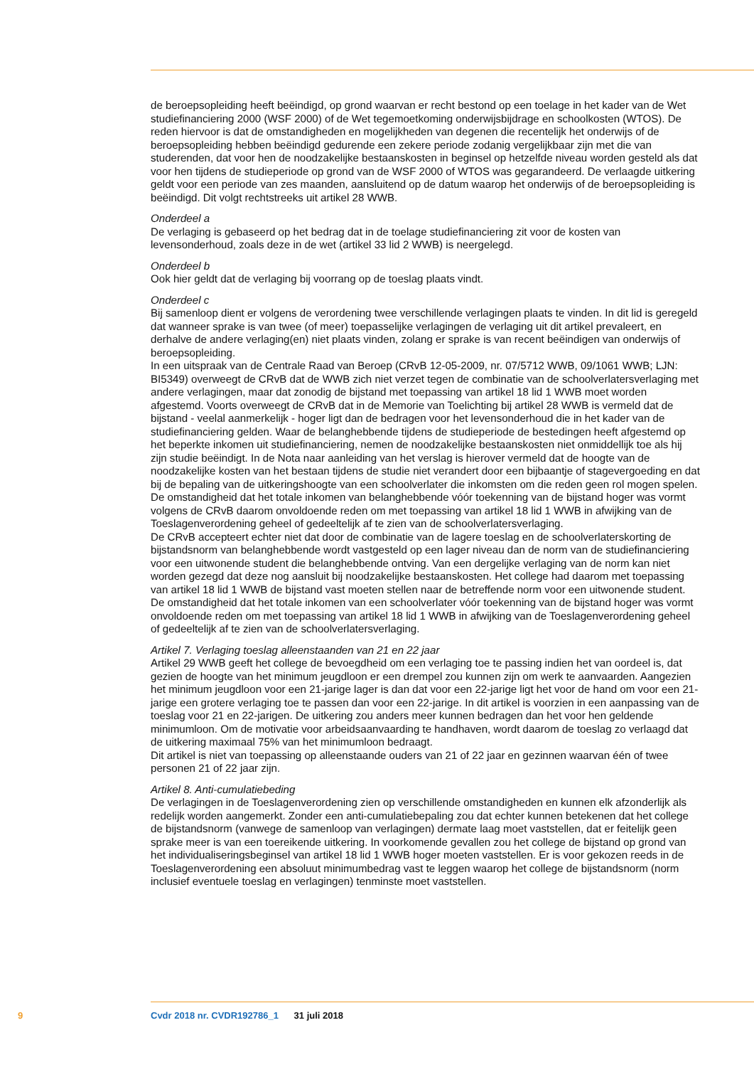de beroepsopleiding heeft beëindigd, op grond waarvan er recht bestond op een toelage in het kader van de Wet studiefinanciering 2000 (WSF 2000) of de Wet tegemoetkoming onderwijsbijdrage en schoolkosten (WTOS). De reden hiervoor is dat de omstandigheden en mogelijkheden van degenen die recentelijk het onderwijs of de beroepsopleiding hebben beëindigd gedurende een zekere periode zodanig vergelijkbaar zijn met die van studerenden, dat voor hen de noodzakelijke bestaanskosten in beginsel op hetzelfde niveau worden gesteld als dat voor hen tijdens de studieperiode op grond van de WSF 2000 of WTOS was gegarandeerd. De verlaagde uitkering geldt voor een periode van zes maanden, aansluitend op de datum waarop het onderwijs of de beroepsopleiding is beëindigd. Dit volgt rechtstreeks uit artikel 28 WWB.
Onderdeel a
De verlaging is gebaseerd op het bedrag dat in de toelage studiefinanciering zit voor de kosten van levensonderhoud, zoals deze in de wet (artikel 33 lid 2 WWB) is neergelegd.
Onderdeel b
Ook hier geldt dat de verlaging bij voorrang op de toeslag plaats vindt.
Onderdeel c
Bij samenloop dient er volgens de verordening twee verschillende verlagingen plaats te vinden. In dit lid is geregeld dat wanneer sprake is van twee (of meer) toepasselijke verlagingen de verlaging uit dit artikel prevaleert, en derhalve de andere verlaging(en) niet plaats vinden, zolang er sprake is van recent beëindigen van onderwijs of beroepsopleiding.
In een uitspraak van de Centrale Raad van Beroep (CRvB 12-05-2009, nr. 07/5712 WWB, 09/1061 WWB; LJN: BI5349) overweegt de CRvB dat de WWB zich niet verzet tegen de combinatie van de schoolverlatersverlaging met andere verlagingen, maar dat zonodig de bijstand met toepassing van artikel 18 lid 1 WWB moet worden afgestemd. Voorts overweegt de CRvB dat in de Memorie van Toelichting bij artikel 28 WWB is vermeld dat de bijstand - veelal aanmerkelijk - hoger ligt dan de bedragen voor het levensonderhoud die in het kader van de studiefinanciering gelden. Waar de belanghebbende tijdens de studieperiode de bestedingen heeft afgestemd op het beperkte inkomen uit studiefinanciering, nemen de noodzakelijke bestaanskosten niet onmiddellijk toe als hij zijn studie beëindigt. In de Nota naar aanleiding van het verslag is hierover vermeld dat de hoogte van de noodzakelijke kosten van het bestaan tijdens de studie niet verandert door een bijbaantje of stagevergoeding en dat bij de bepaling van de uitkeringshoogte van een schoolverlater die inkomsten om die reden geen rol mogen spelen.
De omstandigheid dat het totale inkomen van belanghebbende vóór toekenning van de bijstand hoger was vormt volgens de CRvB daarom onvoldoende reden om met toepassing van artikel 18 lid 1 WWB in afwijking van de Toeslagenverordening geheel of gedeeltelijk af te zien van de schoolverlatersverlaging.
De CRvB accepteert echter niet dat door de combinatie van de lagere toeslag en de schoolverlaterskorting de bijstandsnorm van belanghebbende wordt vastgesteld op een lager niveau dan de norm van de studiefinanciering voor een uitwonende student die belanghebbende ontving. Van een dergelijke verlaging van de norm kan niet worden gezegd dat deze nog aansluit bij noodzakelijke bestaanskosten. Het college had daarom met toepassing van artikel 18 lid 1 WWB de bijstand vast moeten stellen naar de betreffende norm voor een uitwonende student. De omstandigheid dat het totale inkomen van een schoolverlater vóór toekenning van de bijstand hoger was vormt onvoldoende reden om met toepassing van artikel 18 lid 1 WWB in afwijking van de Toeslagenverordening geheel of gedeeltelijk af te zien van de schoolverlatersverlaging.
Artikel 7. Verlaging toeslag alleenstaanden van 21 en 22 jaar
Artikel 29 WWB geeft het college de bevoegdheid om een verlaging toe te passing indien het van oordeel is, dat gezien de hoogte van het minimum jeugdloon er een drempel zou kunnen zijn om werk te aanvaarden. Aangezien het minimum jeugdloon voor een 21-jarige lager is dan dat voor een 22-jarige ligt het voor de hand om voor een 21-jarige een grotere verlaging toe te passen dan voor een 22-jarige. In dit artikel is voorzien in een aanpassing van de toeslag voor 21 en 22-jarigen. De uitkering zou anders meer kunnen bedragen dan het voor hen geldende minimumloon. Om de motivatie voor arbeidsaanvaarding te handhaven, wordt daarom de toeslag zo verlaagd dat de uitkering maximaal 75% van het minimumloon bedraagt.
Dit artikel is niet van toepassing op alleenstaande ouders van 21 of 22 jaar en gezinnen waarvan één of twee personen 21 of 22 jaar zijn.
Artikel 8. Anti-cumulatiebeding
De verlagingen in de Toeslagenverordening zien op verschillende omstandigheden en kunnen elk afzonderlijk als redelijk worden aangemerkt. Zonder een anti-cumulatiebepaling zou dat echter kunnen betekenen dat het college de bijstandsnorm (vanwege de samenloop van verlagingen) dermate laag moet vaststellen, dat er feitelijk geen sprake meer is van een toereikende uitkering. In voorkomende gevallen zou het college de bijstand op grond van het individualiseringsbeginsel van artikel 18 lid 1 WWB hoger moeten vaststellen. Er is voor gekozen reeds in de Toeslagenverordening een absoluut minimumbedrag vast te leggen waarop het college de bijstandsnorm (norm inclusief eventuele toeslag en verlagingen) tenminste moet vaststellen.
9 Cvdr 2018 nr. CVDR192786_1 31 juli 2018